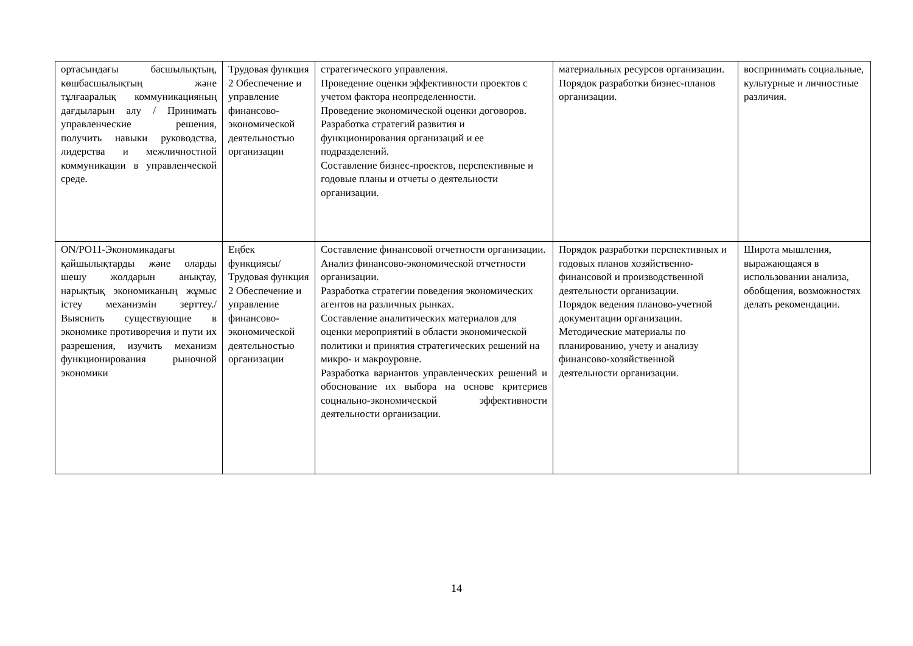| ортасындағы басшылықтың, көшбасшылықтың және тұлғааралық коммуникацияның дағдыларын алу / Принимать управленческие решения, получить навыки руководства, лидерства и межличностной коммуникации в управленческой среде. | Трудовая функция 2 Обеспечение и управление финансово-экономической деятельностью организации | стратегического управления. Проведение оценки эффективности проектов с учетом фактора неопределенности. Проведение экономической оценки договоров. Разработка стратегий развития и функционирования организаций и ее подразделений. Составление бизнес-проектов, перспективные и годовые планы и отчеты о деятельности организации. | материальных ресурсов организации. Порядок разработки бизнес-планов организации. | воспринимать социальные, культурные и личностные различия. |
| ON/PO11-Экономикадағы қайшылықтарды және оларды шешу жолдарын анықтау, нарықтық экономиканың жұмыс істеу механизмін зерттеу./Выяснить существующие в экономике противоречия и пути их разрешения, изучить механизм функционирования рыночной экономики | Еңбек функциясы/ Трудовая функция 2 Обеспечение и управление финансово-экономической деятельностью организации | Составление финансовой отчетности организации. Анализ финансово-экономической отчетности организации. Разработка стратегии поведения экономических агентов на различных рынках. Составление аналитических материалов для оценки мероприятий в области экономической политики и принятия стратегических решений на микро- и макроуровне. Разработка вариантов управленческих решений и обоснование их выбора на основе критериев социально-экономической эффективности деятельности организации. | Порядок разработки перспективных и годовых планов хозяйственно-финансовой и производственной деятельности организации. Порядок ведения планово-учетной документации организации. Методические материалы по планированию, учету и анализу финансово-хозяйственной деятельности организации. | Широта мышления, выражающаяся в использовании анализа, обобщения, возможностях делать рекомендации. |
14